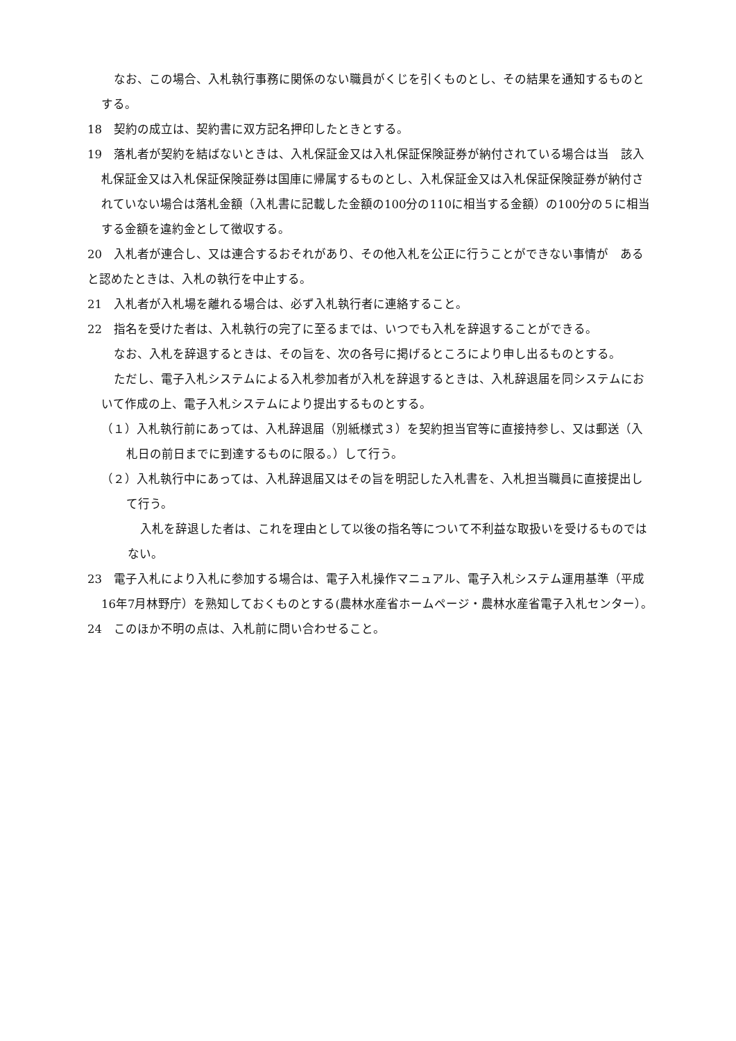なお、この場合、入札執行事務に関係のない職員がくじを引くものとし、その結果を通知するものとする。
18　契約の成立は、契約書に双方記名押印したときとする。
19　落札者が契約を結ばないときは、入札保証金又は入札保証保険証券が納付されている場合は当　該入札保証金又は入札保証保険証券は国庫に帰属するものとし、入札保証金又は入札保証保険証券が納付されていない場合は落札金額（入札書に記載した金額の100分の110に相当する金額）の100分の５に相当する金額を違約金として徴収する。
20　入札者が連合し、又は連合するおそれがあり、その他入札を公正に行うことができない事情が　あると認めたときは、入札の執行を中止する。
21　入札者が入札場を離れる場合は、必ず入札執行者に連絡すること。
22　指名を受けた者は、入札執行の完了に至るまでは、いつでも入札を辞退することができる。
なお、入札を辞退するときは、その旨を、次の各号に掲げるところにより申し出るものとする。
ただし、電子入札システムによる入札参加者が入札を辞退するときは、入札辞退届を同システムにおいて作成の上、電子入札システムにより提出するものとする。
（１）入札執行前にあっては、入札辞退届（別紙様式３）を契約担当官等に直接持参し、又は郵送（入札日の前日までに到達するものに限る。）して行う。
（２）入札執行中にあっては、入札辞退届又はその旨を明記した入札書を、入札担当職員に直接提出して行う。
入札を辞退した者は、これを理由として以後の指名等について不利益な取扱いを受けるものではない。
23　電子入札により入札に参加する場合は、電子入札操作マニュアル、電子入札システム運用基準（平成16年7月林野庁）を熟知しておくものとする(農林水産省ホームページ・農林水産省電子入札センター）。
24　このほか不明の点は、入札前に問い合わせること。